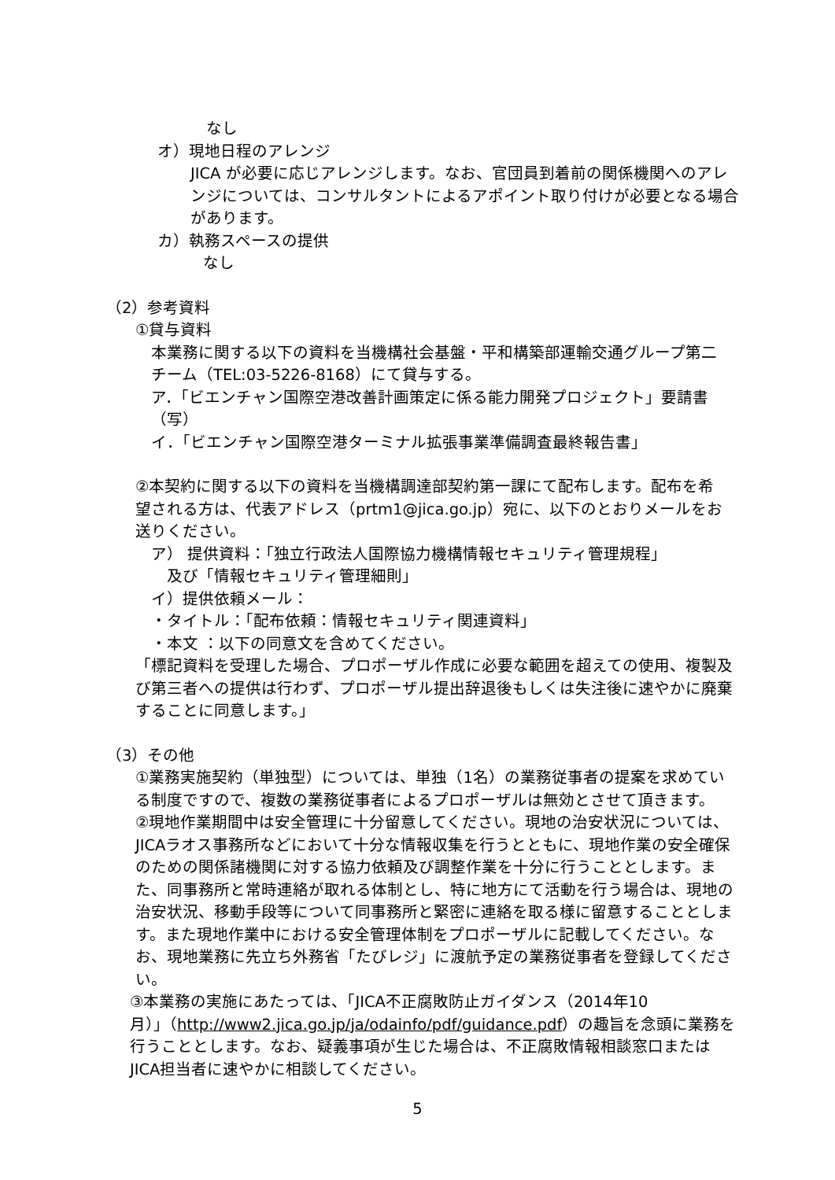なし
オ）現地日程のアレンジ
JICA が必要に応じアレンジします。なお、官団員到着前の関係機関へのアレンジについては、コンサルタントによるアポイント取り付けが必要となる場合があります。
カ）執務スペースの提供
なし
（2）参考資料
①貸与資料
本業務に関する以下の資料を当機構社会基盤・平和構築部運輸交通グループ第二チーム（TEL:03-5226-8168）にて貸与する。
ア．「ビエンチャン国際空港改善計画策定に係る能力開発プロジェクト」要請書（写）
イ．「ビエンチャン国際空港ターミナル拡張事業準備調査最終報告書」
②本契約に関する以下の資料を当機構調達部契約第一課にて配布します。配布を希望される方は、代表アドレス（prtm1@jica.go.jp）宛に、以下のとおりメールをお送りください。
ア） 提供資料：「独立行政法人国際協力機構情報セキュリティ管理規程」
及び「情報セキュリティ管理細則」
イ）提供依頼メール：
・タイトル：「配布依頼：情報セキュリティ関連資料」
・本文 ：以下の同意文を含めてください。
「標記資料を受理した場合、プロポーザル作成に必要な範囲を超えての使用、複製及び第三者への提供は行わず、プロポーザル提出辞退後もしくは失注後に速やかに廃棄することに同意します。」
（3）その他
①業務実施契約（単独型）については、単独（1名）の業務従事者の提案を求めている制度ですので、複数の業務従事者によるプロポーザルは無効とさせて頂きます。
②現地作業期間中は安全管理に十分留意してください。現地の治安状況については、JICAラオス事務所などにおいて十分な情報収集を行うとともに、現地作業の安全確保のための関係諸機関に対する協力依頼及び調整作業を十分に行うこととします。また、同事務所と常時連絡が取れる体制とし、特に地方にて活動を行う場合は、現地の治安状況、移動手段等について同事務所と緊密に連絡を取る様に留意することとします。また現地作業中における安全管理体制をプロポーザルに記載してください。なお、現地業務に先立ち外務省「たびレジ」に渡航予定の業務従事者を登録してください。
③本業務の実施にあたっては、「JICA不正腐敗防止ガイダンス（2014年10月）」（http://www2.jica.go.jp/ja/odainfo/pdf/guidance.pdf）の趣旨を念頭に業務を行うこととします。なお、疑義事項が生じた場合は、不正腐敗情報相談窓口またはJICA担当者に速やかに相談してください。
5